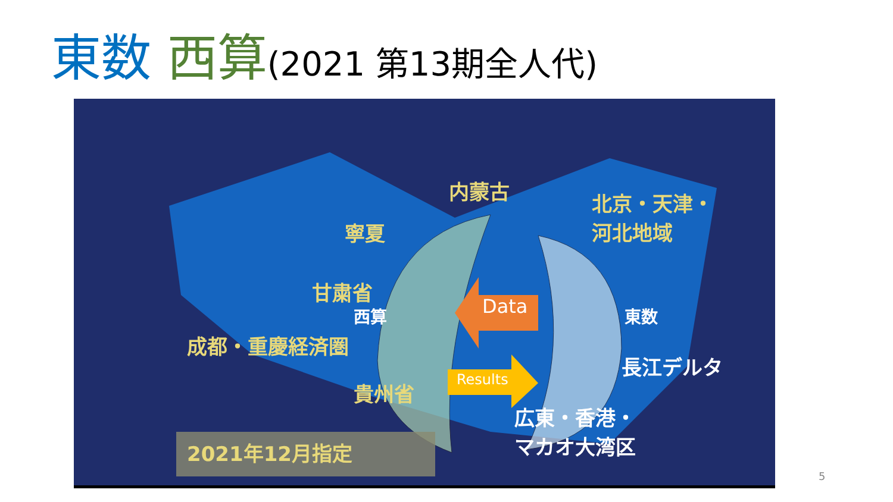東数 西算(2021 第13期全人代)
内蒙古
北京・天津・
河北地域
寧夏
甘粛省
西算
成都・重慶経済圏
貴州省
東数
長江デルタ
広東・香港・
マカオ大湾区
2021年12月指定
Data
Results
5